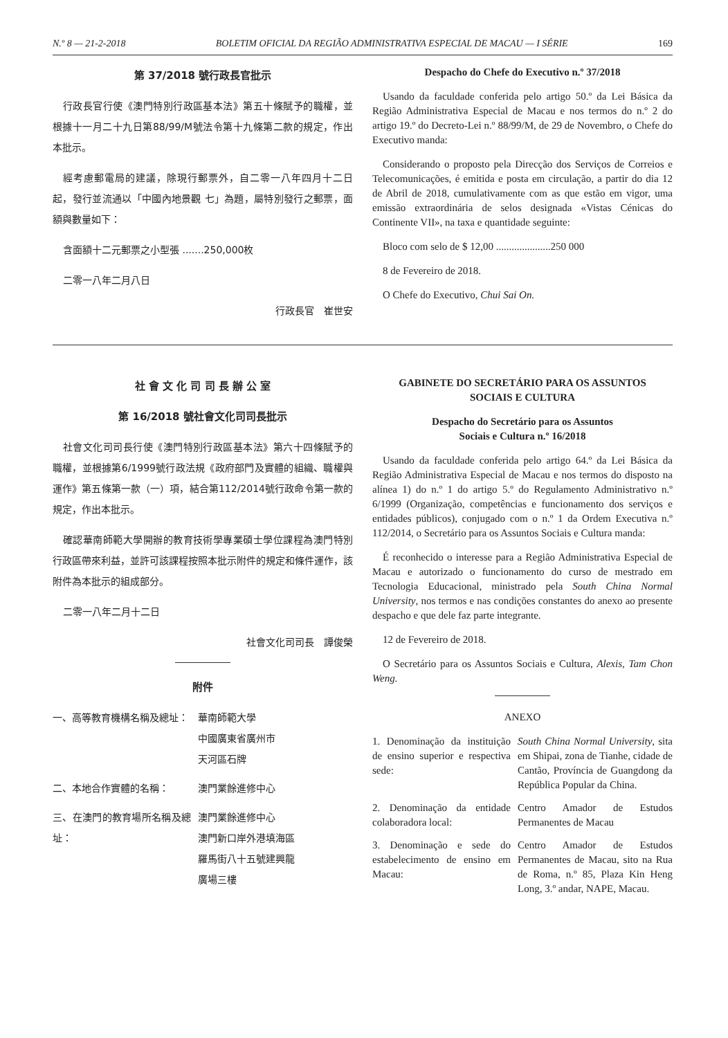N.º 8 — 21-2-2018 BOLETIM OFICIAL DA REGIÃO ADMINISTRATIVA ESPECIAL DE MACAU — I SÉRIE 169
第 37/2018 號行政長官批示
行政長官行使《澳門特別行政區基本法》第五十條賦予的職權，並根據十一月二十九日第88/99/M號法令第十九條第二款的規定，作出本批示。
經考慮郵電局的建議，除現行郵票外，自二零一八年四月十二日起，發行並流通以「中國內地景觀 七」為題，屬特別發行之郵票，面額與數量如下：
含面額十二元郵票之小型張 .......250,000枚
二零一八年二月八日
行政長官　崔世安
Despacho do Chefe do Executivo n.º 37/2018
Usando da faculdade conferida pelo artigo 50.º da Lei Básica da Região Administrativa Especial de Macau e nos termos do n.º 2 do artigo 19.º do Decreto-Lei n.º 88/99/M, de 29 de Novembro, o Chefe do Executivo manda:
Considerando o proposto pela Direcção dos Serviços de Correios e Telecomunicações, é emitida e posta em circulação, a partir do dia 12 de Abril de 2018, cumulativamente com as que estão em vigor, uma emissão extraordinária de selos designada «Vistas Cénicas do Continente VII», na taxa e quantidade seguinte:
Bloco com selo de $ 12,00 .....................250 000
8 de Fevereiro de 2018.
O Chefe do Executivo, Chui Sai On.
社 會 文 化 司 司 長 辦 公 室
第 16/2018 號社會文化司司長批示
社會文化司司長行使《澳門特別行政區基本法》第六十四條賦予的職權，並根據第6/1999號行政法規《政府部門及實體的組織、職權與運作》第五條第一款（一）項，結合第112/2014號行政命令第一款的規定，作出本批示。
確認華南師範大學開辦的教育技術學專業碩士學位課程為澳門特別行政區帶來利益，並許可該課程按照本批示附件的規定和條件運作，該附件為本批示的組成部分。
二零一八年二月十二日
社會文化司司長　譚俊榮
附件
一、高等教育機構名稱及總址： 華南師範大學
中國廣東省廣州市
天河區石牌
二、本地合作實體的名稱： 澳門業餘進修中心
三、在澳門的教育場所名稱及總址：
澳門業餘進修中心
澳門新口岸外港填海區
羅馬街八十五號建興龍
廣場三樓
GABINETE DO SECRETÁRIO PARA OS ASSUNTOS
SOCIAIS E CULTURA
Despacho do Secretário para os Assuntos
Sociais e Cultura n.º 16/2018
Usando da faculdade conferida pelo artigo 64.º da Lei Básica da Região Administrativa Especial de Macau e nos termos do disposto na alínea 1) do n.º 1 do artigo 5.º do Regulamento Administrativo n.º 6/1999 (Organização, competências e funcionamento dos serviços e entidades públicos), conjugado com o n.º 1 da Ordem Executiva n.º 112/2014, o Secretário para os Assuntos Sociais e Cultura manda:
É reconhecido o interesse para a Região Administrativa Especial de Macau e autorizado o funcionamento do curso de mestrado em Tecnologia Educacional, ministrado pela South China Normal University, nos termos e nas condições constantes do anexo ao presente despacho e que dele faz parte integrante.
12 de Fevereiro de 2018.
O Secretário para os Assuntos Sociais e Cultura, Alexis, Tam Chon Weng.
ANEXO
1. Denominação da instituição de ensino superior e respectiva sede:
South China Normal University, sita em Shipai, zona de Tianhe, cidade de Cantão, Província de Guangdong da República Popular da China.
2. Denominação da entidade colaboradora local:
Centro Amador de Estudos Permanentes de Macau
3. Denominação e sede do estabelecimento de ensino em Macau:
Centro Amador de Estudos Permanentes de Macau, sito na Rua de Roma, n.º 85, Plaza Kin Heng Long, 3.º andar, NAPE, Macau.